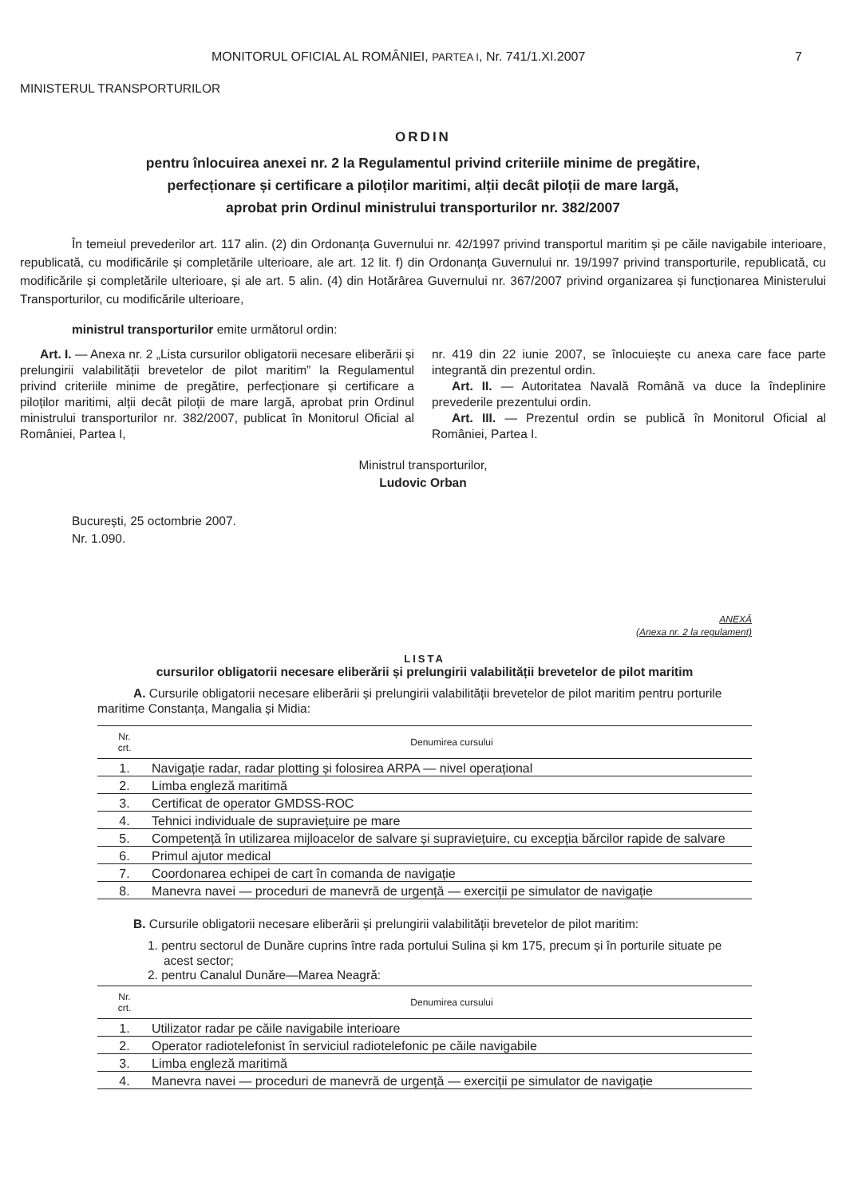MONITORUL OFICIAL AL ROMÂNIEI, PARTEA I, Nr. 741/1.XI.2007 7
MINISTERUL TRANSPORTURILOR
ORDIN
pentru înlocuirea anexei nr. 2 la Regulamentul privind criteriile minime de pregătire,
perfecționare și certificare a piloților maritimi, alții decât piloții de mare largă,
aprobat prin Ordinul ministrului transporturilor nr. 382/2007
În temeiul prevederilor art. 117 alin. (2) din Ordonanța Guvernului nr. 42/1997 privind transportul maritim și pe căile navigabile interioare, republicată, cu modificările și completările ulterioare, ale art. 12 lit. f) din Ordonanța Guvernului nr. 19/1997 privind transporturile, republicată, cu modificările și completările ulterioare, și ale art. 5 alin. (4) din Hotărârea Guvernului nr. 367/2007 privind organizarea și funcționarea Ministerului Transporturilor, cu modificările ulterioare,
ministrul transporturilor emite următorul ordin:
Art. I. — Anexa nr. 2 „Lista cursurilor obligatorii necesare eliberării și prelungirii valabilității brevetelor de pilot maritim” la Regulamentul privind criteriile minime de pregătire, perfecționare și certificare a piloților maritimi, alții decât piloții de mare largă, aprobat prin Ordinul ministrului transporturilor nr. 382/2007, publicat în Monitorul Oficial al României, Partea I,
nr. 419 din 22 iunie 2007, se înlocuiește cu anexa care face parte integrantă din prezentul ordin.
Art. II. — Autoritatea Navală Română va duce la îndeplinire prevederile prezentului ordin.
Art. III. — Prezentul ordin se publică în Monitorul Oficial al României, Partea I.
Ministrul transporturilor,
Ludovic Orban
București, 25 octombrie 2007.
Nr. 1.090.
ANEXĂ
(Anexa nr. 2 la regulament)
LISTA
cursurilor obligatorii necesare eliberării și prelungirii valabilității brevetelor de pilot maritim
A. Cursurile obligatorii necesare eliberării și prelungirii valabilității brevetelor de pilot maritim pentru porturile maritime Constanța, Mangalia și Midia:
| Nr. crt. | Denumirea cursului |
| --- | --- |
| 1. | Navigație radar, radar plotting și folosirea ARPA — nivel operațional |
| 2. | Limba engleză maritimă |
| 3. | Certificat de operator GMDSS-ROC |
| 4. | Tehnici individuale de supraviețuire pe mare |
| 5. | Competență în utilizarea mijloacelor de salvare și supraviețuire, cu excepția bărcilor rapide de salvare |
| 6. | Primul ajutor medical |
| 7. | Coordonarea echipei de cart în comanda de navigație |
| 8. | Manevra navei — proceduri de manevră de urgență — exerciții pe simulator de navigație |
B. Cursurile obligatorii necesare eliberării și prelungirii valabilității brevetelor de pilot maritim:
1. pentru sectorul de Dunăre cuprins între rada portului Sulina și km 175, precum și în porturile situate pe acest sector;
2. pentru Canalul Dunăre—Marea Neagră:
| Nr. crt. | Denumirea cursului |
| --- | --- |
| 1. | Utilizator radar pe căile navigabile interioare |
| 2. | Operator radiotelefonist în serviciul radiotelefonic pe căile navigabile |
| 3. | Limba engleză maritimă |
| 4. | Manevra navei — proceduri de manevră de urgență — exerciții pe simulator de navigație |